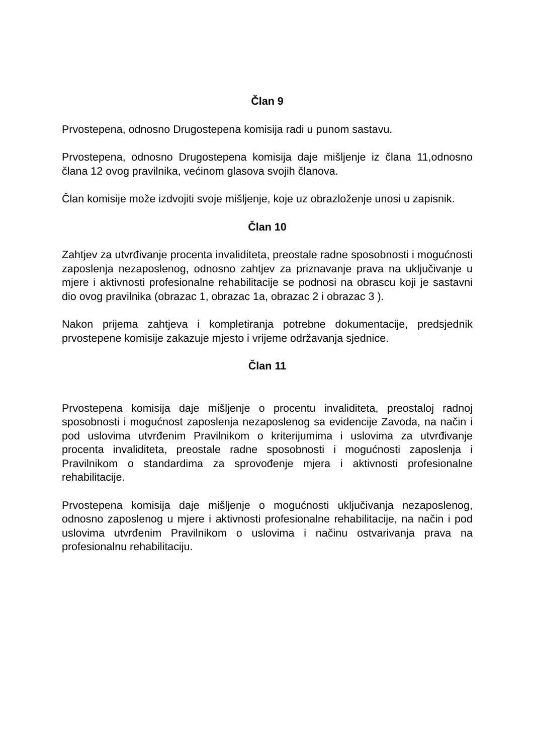Član 9
Prvostepena, odnosno Drugostepena komisija radi u punom sastavu.
Prvostepena, odnosno Drugostepena komisija daje mišljenje iz člana 11,odnosno člana 12 ovog pravilnika, većinom glasova svojih članova.
Član komisije može izdvojiti svoje mišljenje, koje uz obrazloženje unosi u zapisnik.
Član 10
Zahtjev za utvrđivanje procenta invaliditeta, preostale radne sposobnosti i mogućnosti zaposlenja nezaposlenog, odnosno zahtjev za priznavanje prava na uključivanje u mjere i aktivnosti profesionalne rehabilitacije se podnosi na obrascu koji je sastavni dio ovog pravilnika (obrazac 1, obrazac 1a, obrazac 2 i obrazac 3 ).
Nakon prijema zahtjeva i kompletiranja potrebne dokumentacije, predsjednik prvostepene komisije zakazuje mjesto i vrijeme održavanja sjednice.
Član 11
Prvostepena komisija daje mišljenje o procentu invaliditeta, preostaloj radnoj sposobnosti i mogućnost zaposlenja nezaposlenog sa evidencije Zavoda, na način i pod uslovima utvrđenim Pravilnikom o kriterijumima i uslovima za utvrđivanje procenta invaliditeta, preostale radne sposobnosti i mogućnosti zaposlenja i Pravilnikom o standardima za sprovođenje mjera i aktivnosti profesionalne rehabilitacije.
Prvostepena komisija daje mišljenje o mogućnosti uključivanja nezaposlenog, odnosno zaposlenog u mjere i aktivnosti profesionalne rehabilitacije, na način i pod uslovima utvrđenim Pravilnikom o uslovima i načinu ostvarivanja prava na profesionalnu rehabilitaciju.